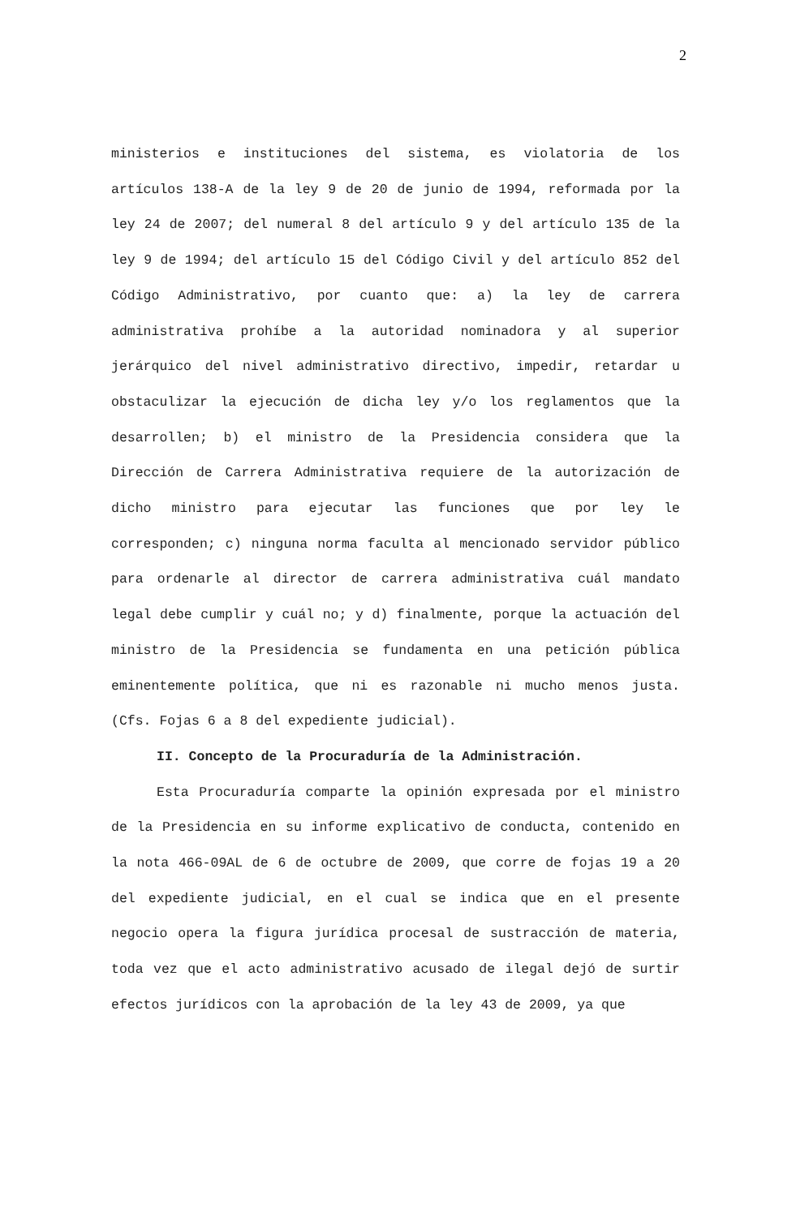2
ministerios e instituciones del sistema, es violatoria de los artículos 138-A de la ley 9 de 20 de junio de 1994, reformada por la ley 24 de 2007; del numeral 8 del artículo 9 y del artículo 135 de la ley 9 de 1994; del artículo 15 del Código Civil y del artículo 852 del Código Administrativo, por cuanto que: a) la ley de carrera administrativa prohíbe a la autoridad nominadora y al superior jerárquico del nivel administrativo directivo, impedir, retardar u obstaculizar la ejecución de dicha ley y/o los reglamentos que la desarrollen; b) el ministro de la Presidencia considera que la Dirección de Carrera Administrativa requiere de la autorización de dicho ministro para ejecutar las funciones que por ley le corresponden; c) ninguna norma faculta al mencionado servidor público para ordenarle al director de carrera administrativa cuál mandato legal debe cumplir y cuál no; y d) finalmente, porque la actuación del ministro de la Presidencia se fundamenta en una petición pública eminentemente política, que ni es razonable ni mucho menos justa. (Cfs. Fojas 6 a 8 del expediente judicial).
II. Concepto de la Procuraduría de la Administración.
Esta Procuraduría comparte la opinión expresada por el ministro de la Presidencia en su informe explicativo de conducta, contenido en la nota 466-09AL de 6 de octubre de 2009, que corre de fojas 19 a 20 del expediente judicial, en el cual se indica que en el presente negocio opera la figura jurídica procesal de sustracción de materia, toda vez que el acto administrativo acusado de ilegal dejó de surtir efectos jurídicos con la aprobación de la ley 43 de 2009, ya que